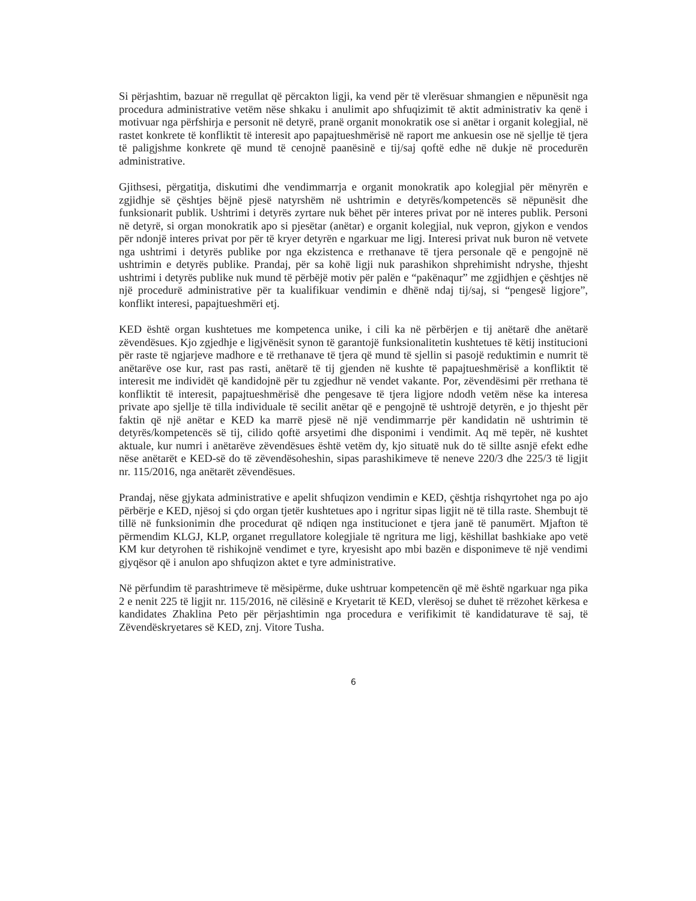Si përjashtim, bazuar në rregullat që përcakton ligji, ka vend për të vlerësuar shmangien e nëpunësit nga procedura administrative vetëm nëse shkaku i anulimit apo shfuqizimit të aktit administrativ ka qenë i motivuar nga përfshirja e personit në detyrë, pranë organit monokratik ose si anëtar i organit kolegjial, në rastet konkrete të konfliktit të interesit apo papajtueshmërisë në raport me ankuesin ose në sjellje të tjera të paligjshme konkrete që mund të cenojnë paanësinë e tij/saj qoftë edhe në dukje në procedurën administrative.
Gjithsesi, përgatitja, diskutimi dhe vendimmarrja e organit monokratik apo kolegjial për mënyrën e zgjidhje së çështjes bëjnë pjesë natyrshëm në ushtrimin e detyrës/kompetencës së nëpunësit dhe funksionarit publik. Ushtrimi i detyrës zyrtare nuk bëhet për interes privat por në interes publik. Personi në detyrë, si organ monokratik apo si pjesëtar (anëtar) e organit kolegjial, nuk vepron, gjykon e vendos për ndonjë interes privat por për të kryer detyrën e ngarkuar me ligj. Interesi privat nuk buron në vetvete nga ushtrimi i detyrës publike por nga ekzistenca e rrethanave të tjera personale që e pengojnë në ushtrimin e detyrës publike. Prandaj, për sa kohë ligji nuk parashikon shprehimisht ndryshe, thjesht ushtrimi i detyrës publike nuk mund të përbëjë motiv për palën e “pakënaqur” me zgjidhjen e çështjes në një procedurë administrative për ta kualifikuar vendimin e dhënë ndaj tij/saj, si “pengesë ligjore”, konflikt interesi, papajtueshmëri etj.
KED është organ kushtetues me kompetenca unike, i cili ka në përbërjen e tij anëtarë dhe anëtarë zëvendësues. Kjo zgjedhje e ligjvënësit synon të garantojë funksionalitetin kushtetues të këtij institucioni për raste të ngjarjeve madhore e të rrethanave të tjera që mund të sjellin si pasojë reduktimin e numrit të anëtarëve ose kur, rast pas rasti, anëtarë të tij gjenden në kushte të papajtueshmërisë a konfliktit të interesit me individët që kandidojnë për tu zgjedhur në vendet vakante. Por, zëvendësimi për rrethana të konfliktit të interesit, papajtueshmërisë dhe pengesave të tjera ligjore ndodh vetëm nëse ka interesa private apo sjellje të tilla individuale të secilit anëtar që e pengojnë të ushtrojë detyrën, e jo thjesht për faktin që një anëtar e KED ka marrë pjesë në një vendimmarrje për kandidatin në ushtrimin të detyrës/kompetencës së tij, cilido qoftë arsyetimi dhe disponimi i vendimit. Aq më tepër, në kushtet aktuale, kur numri i anëtarëve zëvendësues është vetëm dy, kjo situatë nuk do të sillte asnjë efekt edhe nëse anëtarët e KED-së do të zëvendësoheshin, sipas parashikimeve të neneve 220/3 dhe 225/3 të ligjit nr. 115/2016, nga anëtarët zëvendësues.
Prandaj, nëse gjykata administrative e apelit shfuqizon vendimin e KED, çështja rishqyrtohet nga po ajo përbërje e KED, njësoj si çdo organ tjetër kushtetues apo i ngritur sipas ligjit në të tilla raste. Shembujt të tillë në funksionimin dhe procedurat që ndiqen nga institucionet e tjera janë të panumërt. Mjafton të përmendim KLGJ, KLP, organet rregullatore kolegjiale të ngritura me ligj, këshillat bashkiake apo vetë KM kur detyrohen të rishikojnë vendimet e tyre, kryesisht apo mbi bazën e disponimeve të një vendimi gjyqësor që i anulon apo shfuqizon aktet e tyre administrative.
Në përfundim të parashtrimeve të mësipërme, duke ushtruar kompetencën që më është ngarkuar nga pika 2 e nenit 225 të ligjit nr. 115/2016, në cilësinë e Kryetarit të KED, vlerësoj se duhet të rrëzohet kërkesa e kandidates Zhaklina Peto për përjashtimin nga procedura e verifikimit të kandidaturave të saj, të Zëvendëskryetares së KED, znj. Vitore Tusha.
6